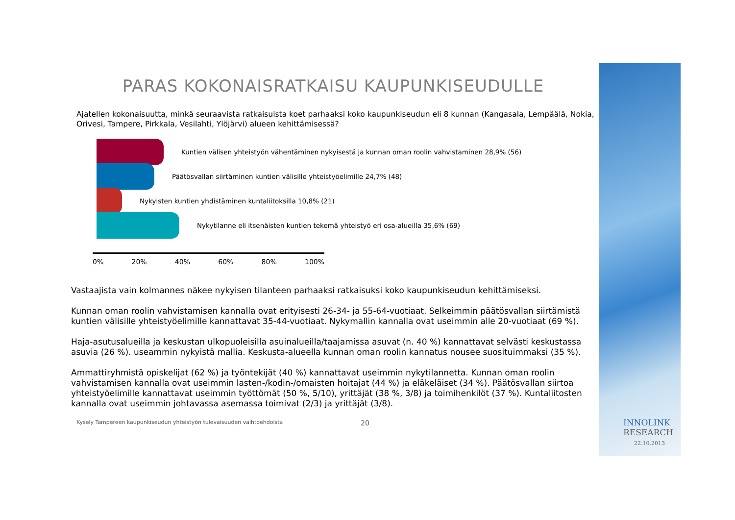PARAS KOKONAISRATKAISU KAUPUNKISEUDULLE
Ajatellen kokonaisuutta, minkä seuraavista ratkaisuista koet parhaaksi koko kaupunkiseudun eli 8 kunnan (Kangasala, Lempäälä, Nokia, Orivesi, Tampere, Pirkkala, Vesilahti, Ylöjärvi) alueen kehittämisessä?
Kuntien välisen yhteistyön vähentäminen nykyisestä ja kunnan oman roolin vahvistaminen 28,9% (56)
Päätösvallan siirtäminen kuntien välisille yhteistyöelimille 24,7% (48)
Nykyisten kuntien yhdistäminen kuntaliitoksilla 10,8% (21)
Nykytilanne eli itsenäisten kuntien tekemä yhteistyö eri osa-alueilla 35,6% (69)
0% 20% 40% 60% 80% 100%
Vastaajista vain kolmannes näkee nykyisen tilanteen parhaaksi ratkaisuksi koko kaupunkiseudun kehittämiseksi.
Kunnan oman roolin vahvistamisen kannalla ovat erityisesti 26-34- ja 55-64-vuotiaat. Selkeimmin päätösvallan siirtämistä kuntien välisille yhteistyöelimille kannattavat 35-44-vuotiaat. Nykymallin kannalla ovat useimmin alle 20-vuotiaat (69 %).
Haja-asutusalueilla ja keskustan ulkopuoleisilla asuinalueilla/taajamissa asuvat (n. 40 %) kannattavat selvästi keskustassa asuvia (26 %). useammin nykyistä mallia. Keskusta-alueella kunnan oman roolin kannatus nousee suosituimmaksi (35 %).
Ammattiryhmistä opiskelijat (62 %) ja työntekijät (40 %) kannattavat useimmin nykytilannetta. Kunnan oman roolin vahvistamisen kannalla ovat useimmin lasten-/kodin-/omaisten hoitajat (44 %) ja eläkeläiset (34 %). Päätösvallan siirtoa yhteistyöelimille kannattavat useimmin työttömät (50 %, 5/10), yrittäjät (38 %, 3/8) ja toimihenkilöt (37 %). Kuntaliitosten kannalla ovat useimmin johtavassa asemassa toimivat (2/3) ja yrittäjät (3/8).
Kysely Tampereen kaupunkiseudun yhteistyön tulevaisuuden vaihtoehdoista 20
INNOLINK
RESEARCH
22.10.2013